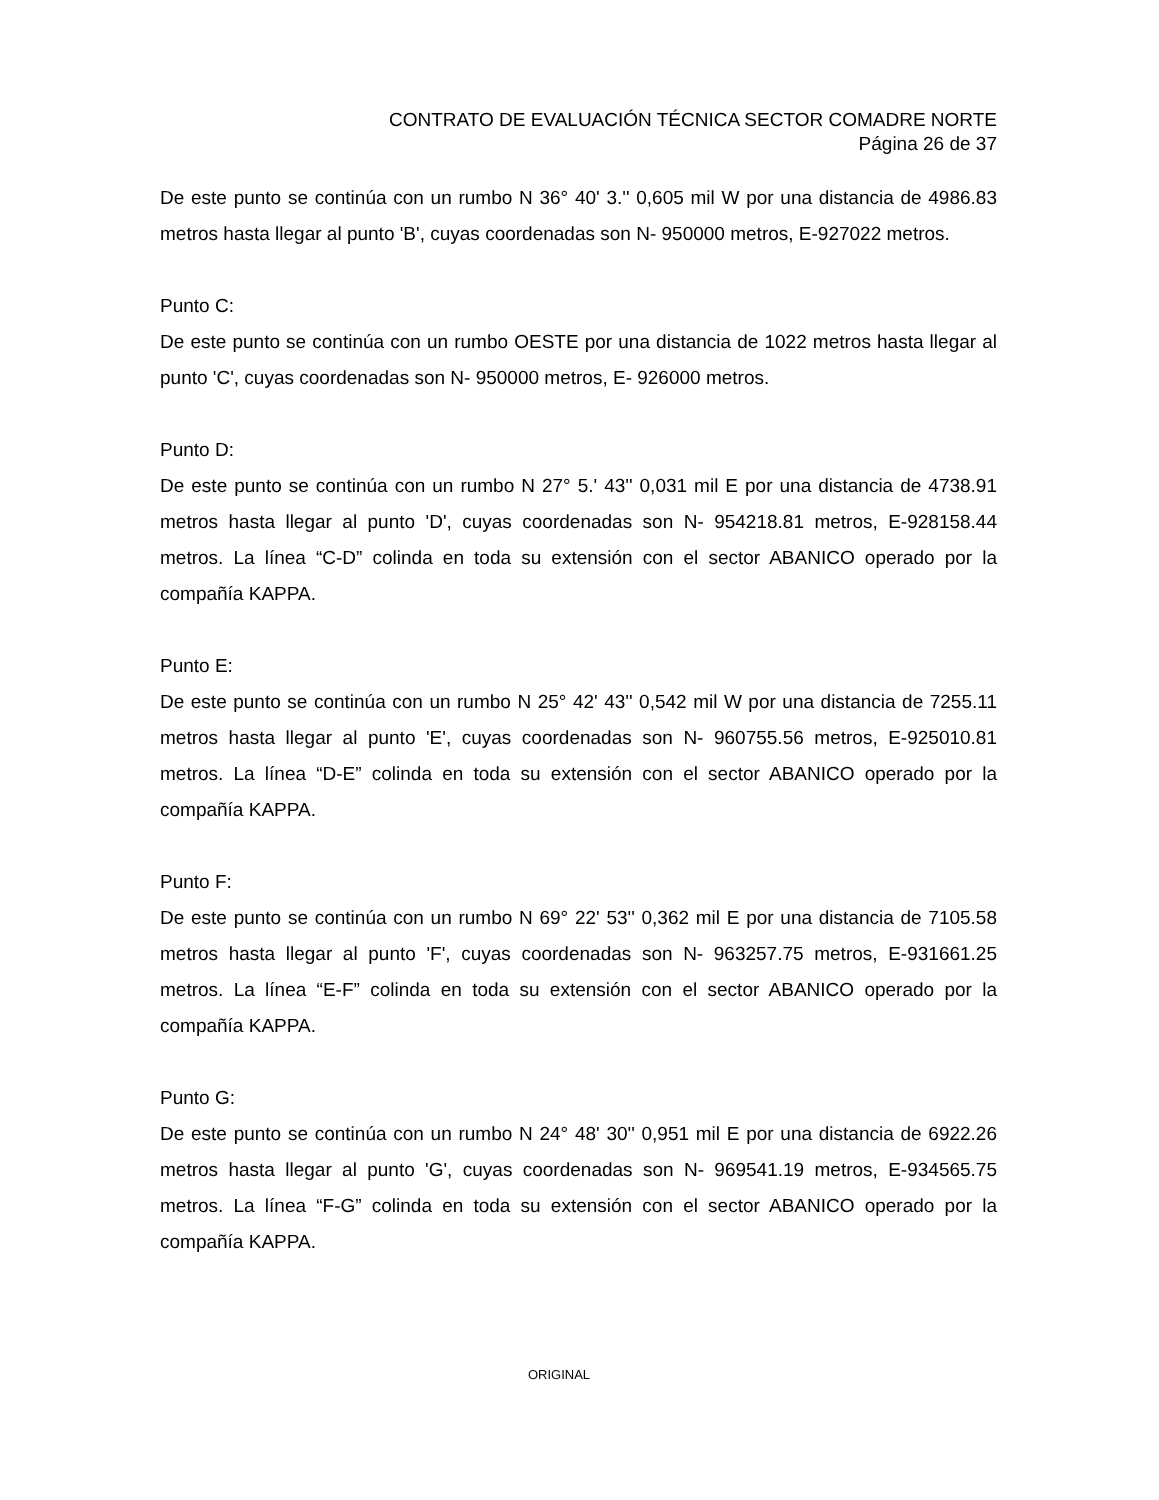CONTRATO DE EVALUACIÓN TÉCNICA SECTOR COMADRE NORTE
Página 26 de 37
De este punto se continúa con un rumbo N 36° 40' 3.'' 0,605 mil W por una distancia de 4986.83 metros hasta llegar al punto 'B', cuyas coordenadas son N- 950000 metros, E-927022 metros.
Punto C:
De este punto se continúa con un rumbo OESTE por una distancia de 1022 metros hasta llegar al punto 'C', cuyas coordenadas son N- 950000 metros, E- 926000 metros.
Punto D:
De este punto se continúa con un rumbo N 27° 5.' 43'' 0,031 mil E por una distancia de 4738.91 metros hasta llegar al punto 'D', cuyas coordenadas son N- 954218.81 metros, E-928158.44 metros. La línea “C-D” colinda en toda su extensión con el sector ABANICO operado por la compañía KAPPA.
Punto E:
De este punto se continúa con un rumbo N 25° 42' 43'' 0,542 mil W por una distancia de 7255.11 metros hasta llegar al punto 'E', cuyas coordenadas son N- 960755.56 metros, E-925010.81 metros. La línea “D-E” colinda en toda su extensión con el sector ABANICO operado por la compañía KAPPA.
Punto F:
De este punto se continúa con un rumbo N 69° 22' 53'' 0,362 mil E por una distancia de 7105.58 metros hasta llegar al punto 'F', cuyas coordenadas son N- 963257.75 metros, E-931661.25 metros. La línea “E-F” colinda en toda su extensión con el sector ABANICO operado por la compañía KAPPA.
Punto G:
De este punto se continúa con un rumbo N 24° 48' 30'' 0,951 mil E por una distancia de 6922.26 metros hasta llegar al punto 'G', cuyas coordenadas son N- 969541.19 metros, E-934565.75 metros. La línea “F-G” colinda en toda su extensión con el sector ABANICO operado por la compañía KAPPA.
ORIGINAL